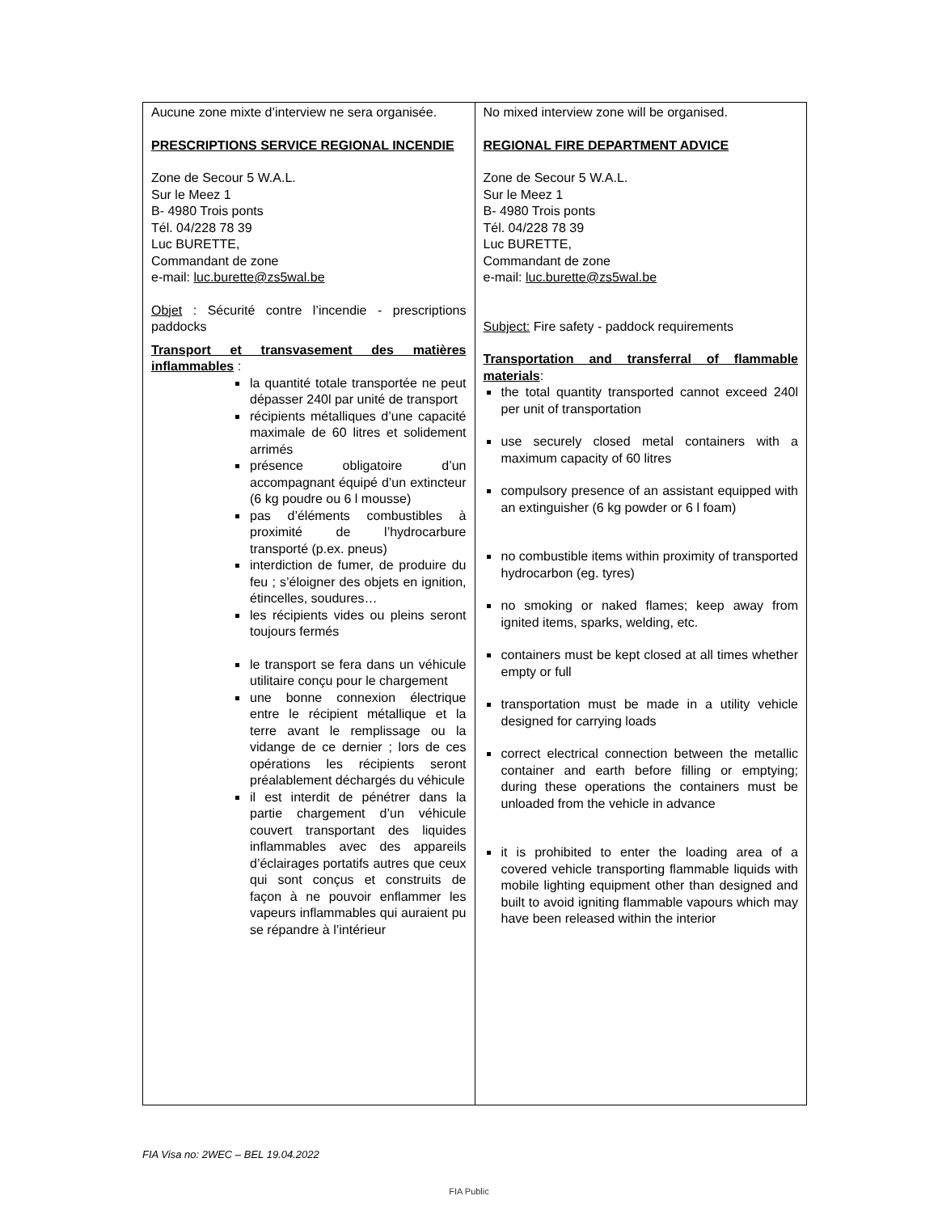| Aucune zone mixte d’interview ne sera organisée. PRESCRIPTIONS SERVICE REGIONAL INCENDIE Zone de Secour 5 W.A.L. Sur le Meez 1 B- 4980 Trois ponts Tél. 04/228 78 39 Luc BURETTE, Commandant de zone e-mail: luc.burette@zs5wal.be Objet : Sécurité contre l’incendie - prescriptions paddocks Transport et transvasement des matières inflammables : la quantité totale transportée ne peut dépasser 240l par unité de transport récipients métalliques d’une capacité maximale de 60 litres et solidement arrimés présence obligatoire d’un accompagnant équipé d’un extincteur (6 kg poudre ou 6 l mousse) pas d’éléments combustibles à proximité de l’hydrocarbure transporté (p.ex. pneus) interdiction de fumer, de produire du feu ; s’éloigner des objets en ignition, étincelles, soudures… les récipients vides ou pleins seront toujours fermés le transport se fera dans un véhicule utilitaire conçu pour le chargement une bonne connexion électrique entre le récipient métallique et la terre avant le remplissage ou la vidange de ce dernier ; lors de ces opérations les récipients seront préalablement déchargés du véhicule il est interdit de pénétrer dans la partie chargement d’un véhicule couvert transportant des liquides inflammables avec des appareils d’éclairages portatifs autres que ceux qui sont conçus et construits de façon à ne pouvoir enflammer les vapeurs inflammables qui auraient pu se répandre à l’intérieur | No mixed interview zone will be organised. REGIONAL FIRE DEPARTMENT ADVICE Zone de Secour 5 W.A.L. Sur le Meez 1 B- 4980 Trois ponts Tél. 04/228 78 39 Luc BURETTE, Commandant de zone e-mail: luc.burette@zs5wal.be Subject: Fire safety - paddock requirements Transportation and transferral of flammable materials : the total quantity transported cannot exceed 240l per unit of transportation use securely closed metal containers with a maximum capacity of 60 litres compulsory presence of an assistant equipped with an extinguisher (6 kg powder or 6 l foam) no combustible items within proximity of transported hydrocarbon (eg. tyres) no smoking or naked flames; keep away from ignited items, sparks, welding, etc. containers must be kept closed at all times whether empty or full transportation must be made in a utility vehicle designed for carrying loads correct electrical connection between the metallic container and earth before filling or emptying; during these operations the containers must be unloaded from the vehicle in advance it is prohibited to enter the loading area of a covered vehicle transporting flammable liquids with mobile lighting equipment other than designed and built to avoid igniting flammable vapours which may have been released within the interior |
FIA Visa no: 2WEC – BEL 19.04.2022
FIA Public